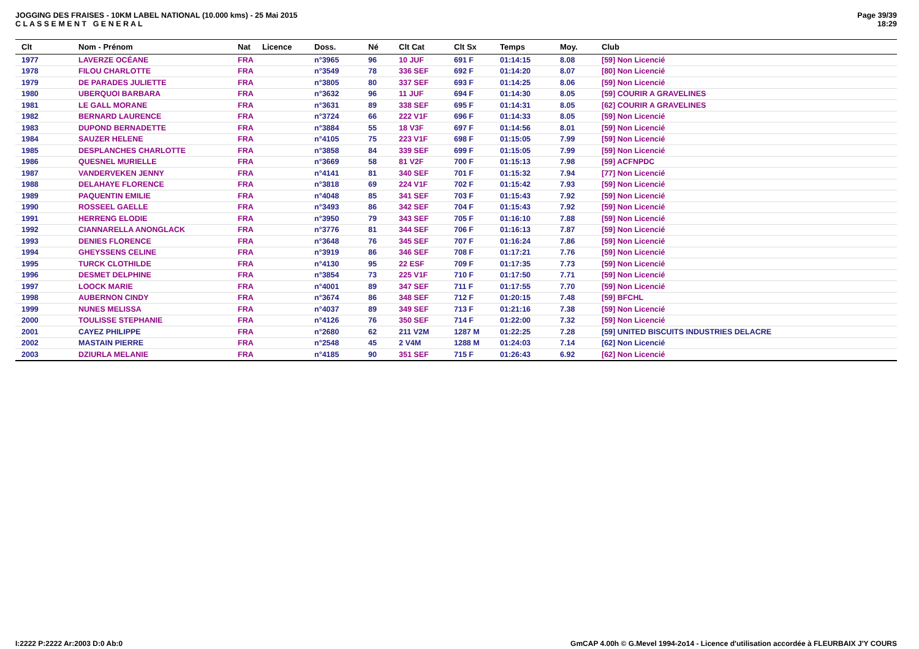JOGGING DES FRAISES - 10KM LABEL NATIONAL (10.000 kms) - 25 Mai 2015
C L A S S E M E N T G E N E R A L
Page 39/39
18:29
| Clt | Nom - Prénom | Nat | Licence | Doss. | Né | Clt Cat | Clt Sx | Temps | Moy. | Club |
| --- | --- | --- | --- | --- | --- | --- | --- | --- | --- | --- |
| 1977 | LAVERZE OCÉANE | FRA | | n°3965 | 96 | 10 JUF | 691 F | 01:14:15 | 8.08 | [59] Non Licencié |
| 1978 | FILOU CHARLOTTE | FRA | | n°3549 | 78 | 336 SEF | 692 F | 01:14:20 | 8.07 | [80] Non Licencié |
| 1979 | DE PARADES JULIETTE | FRA | | n°3805 | 80 | 337 SEF | 693 F | 01:14:25 | 8.06 | [59] Non Licencié |
| 1980 | UBERQUOI BARBARA | FRA | | n°3632 | 96 | 11 JUF | 694 F | 01:14:30 | 8.05 | [59] COURIR A GRAVELINES |
| 1981 | LE GALL MORANE | FRA | | n°3631 | 89 | 338 SEF | 695 F | 01:14:31 | 8.05 | [62] COURIR A GRAVELINES |
| 1982 | BERNARD LAURENCE | FRA | | n°3724 | 66 | 222 V1F | 696 F | 01:14:33 | 8.05 | [59] Non Licencié |
| 1983 | DUPOND BERNADETTE | FRA | | n°3884 | 55 | 18 V3F | 697 F | 01:14:56 | 8.01 | [59] Non Licencié |
| 1984 | SAUZER HELENE | FRA | | n°4105 | 75 | 223 V1F | 698 F | 01:15:05 | 7.99 | [59] Non Licencié |
| 1985 | DESPLANCHES CHARLOTTE | FRA | | n°3858 | 84 | 339 SEF | 699 F | 01:15:05 | 7.99 | [59] Non Licencié |
| 1986 | QUESNEL MURIELLE | FRA | | n°3669 | 58 | 81 V2F | 700 F | 01:15:13 | 7.98 | [59] ACFNPDC |
| 1987 | VANDERVEKEN JENNY | FRA | | n°4141 | 81 | 340 SEF | 701 F | 01:15:32 | 7.94 | [77] Non Licencié |
| 1988 | DELAHAYE FLORENCE | FRA | | n°3818 | 69 | 224 V1F | 702 F | 01:15:42 | 7.93 | [59] Non Licencié |
| 1989 | PAQUENTIN EMILIE | FRA | | n°4048 | 85 | 341 SEF | 703 F | 01:15:43 | 7.92 | [59] Non Licencié |
| 1990 | ROSSEEL GAELLE | FRA | | n°3493 | 86 | 342 SEF | 704 F | 01:15:43 | 7.92 | [59] Non Licencié |
| 1991 | HERRENG ELODIE | FRA | | n°3950 | 79 | 343 SEF | 705 F | 01:16:10 | 7.88 | [59] Non Licencié |
| 1992 | CIANNARELLA ANONGLACK | FRA | | n°3776 | 81 | 344 SEF | 706 F | 01:16:13 | 7.87 | [59] Non Licencié |
| 1993 | DENIES FLORENCE | FRA | | n°3648 | 76 | 345 SEF | 707 F | 01:16:24 | 7.86 | [59] Non Licencié |
| 1994 | GHEYSSENS CELINE | FRA | | n°3919 | 86 | 346 SEF | 708 F | 01:17:21 | 7.76 | [59] Non Licencié |
| 1995 | TURCK CLOTHILDE | FRA | | n°4130 | 95 | 22 ESF | 709 F | 01:17:35 | 7.73 | [59] Non Licencié |
| 1996 | DESMET DELPHINE | FRA | | n°3854 | 73 | 225 V1F | 710 F | 01:17:50 | 7.71 | [59] Non Licencié |
| 1997 | LOOCK MARIE | FRA | | n°4001 | 89 | 347 SEF | 711 F | 01:17:55 | 7.70 | [59] Non Licencié |
| 1998 | AUBERNON CINDY | FRA | | n°3674 | 86 | 348 SEF | 712 F | 01:20:15 | 7.48 | [59] BFCHL |
| 1999 | NUNES MELISSA | FRA | | n°4037 | 89 | 349 SEF | 713 F | 01:21:16 | 7.38 | [59] Non Licencié |
| 2000 | TOULISSE STEPHANIE | FRA | | n°4126 | 76 | 350 SEF | 714 F | 01:22:00 | 7.32 | [59] Non Licencié |
| 2001 | CAYEZ PHILIPPE | FRA | | n°2680 | 62 | 211 V2M | 1287 M | 01:22:25 | 7.28 | [59] UNITED BISCUITS INDUSTRIES DELACRE |
| 2002 | MASTAIN PIERRE | FRA | | n°2548 | 45 | 2 V4M | 1288 M | 01:24:03 | 7.14 | [62] Non Licencié |
| 2003 | DZIURLA MELANIE | FRA | | n°4185 | 90 | 351 SEF | 715 F | 01:26:43 | 6.92 | [62] Non Licencié |
I:2222 P:2222 Ar:2003 D:0 Ab:0 GmCAP 4.00h © G.Mevel 1994-2o14 - Licence d'utilisation accordée à FLEURBAIX J'Y COURS